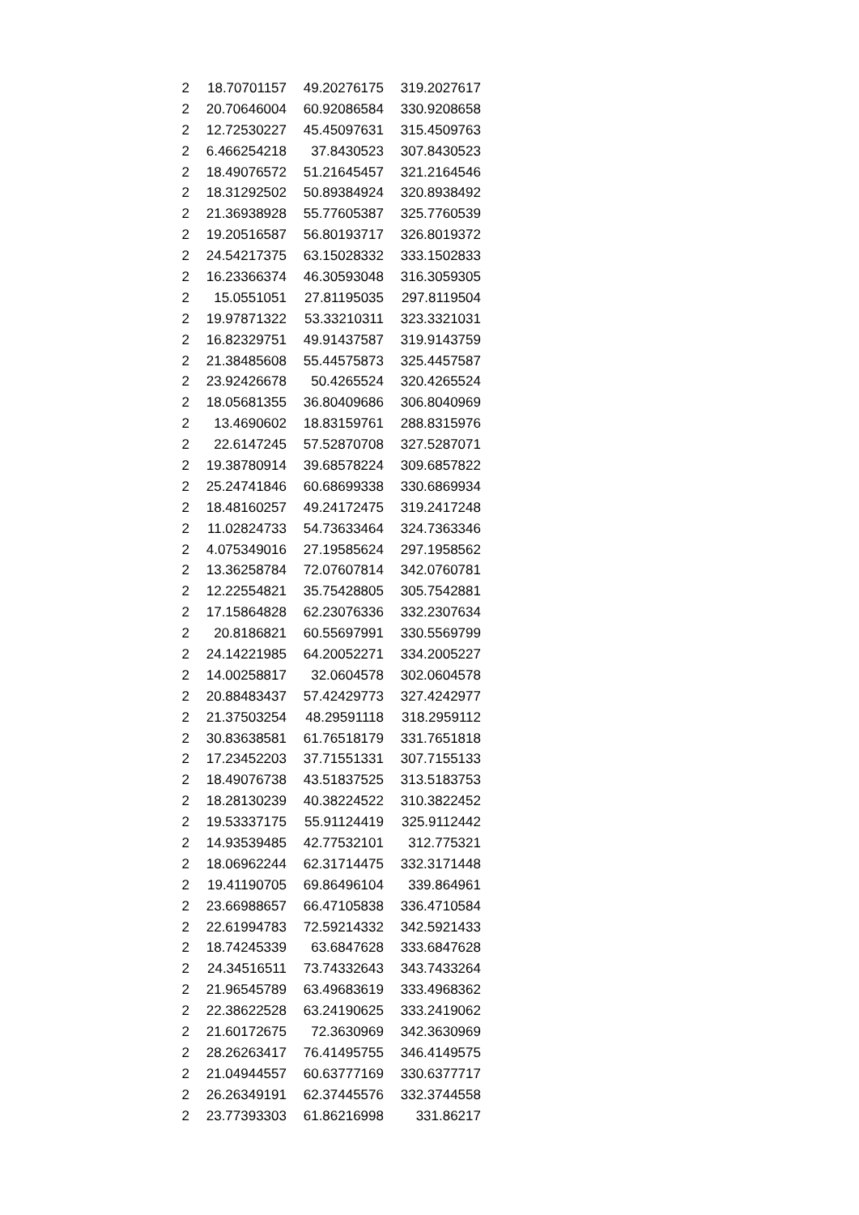| 2 | 18.70701157 | 49.20276175 | 319.2027617 |
| 2 | 20.70646004 | 60.92086584 | 330.9208658 |
| 2 | 12.72530227 | 45.45097631 | 315.4509763 |
| 2 | 6.466254218 | 37.8430523 | 307.8430523 |
| 2 | 18.49076572 | 51.21645457 | 321.2164546 |
| 2 | 18.31292502 | 50.89384924 | 320.8938492 |
| 2 | 21.36938928 | 55.77605387 | 325.7760539 |
| 2 | 19.20516587 | 56.80193717 | 326.8019372 |
| 2 | 24.54217375 | 63.15028332 | 333.1502833 |
| 2 | 16.23366374 | 46.30593048 | 316.3059305 |
| 2 | 15.0551051 | 27.81195035 | 297.8119504 |
| 2 | 19.97871322 | 53.33210311 | 323.3321031 |
| 2 | 16.82329751 | 49.91437587 | 319.9143759 |
| 2 | 21.38485608 | 55.44575873 | 325.4457587 |
| 2 | 23.92426678 | 50.4265524 | 320.4265524 |
| 2 | 18.05681355 | 36.80409686 | 306.8040969 |
| 2 | 13.4690602 | 18.83159761 | 288.8315976 |
| 2 | 22.6147245 | 57.52870708 | 327.5287071 |
| 2 | 19.38780914 | 39.68578224 | 309.6857822 |
| 2 | 25.24741846 | 60.68699338 | 330.6869934 |
| 2 | 18.48160257 | 49.24172475 | 319.2417248 |
| 2 | 11.02824733 | 54.73633464 | 324.7363346 |
| 2 | 4.075349016 | 27.19585624 | 297.1958562 |
| 2 | 13.36258784 | 72.07607814 | 342.0760781 |
| 2 | 12.22554821 | 35.75428805 | 305.7542881 |
| 2 | 17.15864828 | 62.23076336 | 332.2307634 |
| 2 | 20.8186821 | 60.55697991 | 330.5569799 |
| 2 | 24.14221985 | 64.20052271 | 334.2005227 |
| 2 | 14.00258817 | 32.0604578 | 302.0604578 |
| 2 | 20.88483437 | 57.42429773 | 327.4242977 |
| 2 | 21.37503254 | 48.29591118 | 318.2959112 |
| 2 | 30.83638581 | 61.76518179 | 331.7651818 |
| 2 | 17.23452203 | 37.71551331 | 307.7155133 |
| 2 | 18.49076738 | 43.51837525 | 313.5183753 |
| 2 | 18.28130239 | 40.38224522 | 310.3822452 |
| 2 | 19.53337175 | 55.91124419 | 325.9112442 |
| 2 | 14.93539485 | 42.77532101 | 312.775321 |
| 2 | 18.06962244 | 62.31714475 | 332.3171448 |
| 2 | 19.41190705 | 69.86496104 | 339.864961 |
| 2 | 23.66988657 | 66.47105838 | 336.4710584 |
| 2 | 22.61994783 | 72.59214332 | 342.5921433 |
| 2 | 18.74245339 | 63.6847628 | 333.6847628 |
| 2 | 24.34516511 | 73.74332643 | 343.7433264 |
| 2 | 21.96545789 | 63.49683619 | 333.4968362 |
| 2 | 22.38622528 | 63.24190625 | 333.2419062 |
| 2 | 21.60172675 | 72.3630969 | 342.3630969 |
| 2 | 28.26263417 | 76.41495755 | 346.4149575 |
| 2 | 21.04944557 | 60.63777169 | 330.6377717 |
| 2 | 26.26349191 | 62.37445576 | 332.3744558 |
| 2 | 23.77393303 | 61.86216998 | 331.86217 |